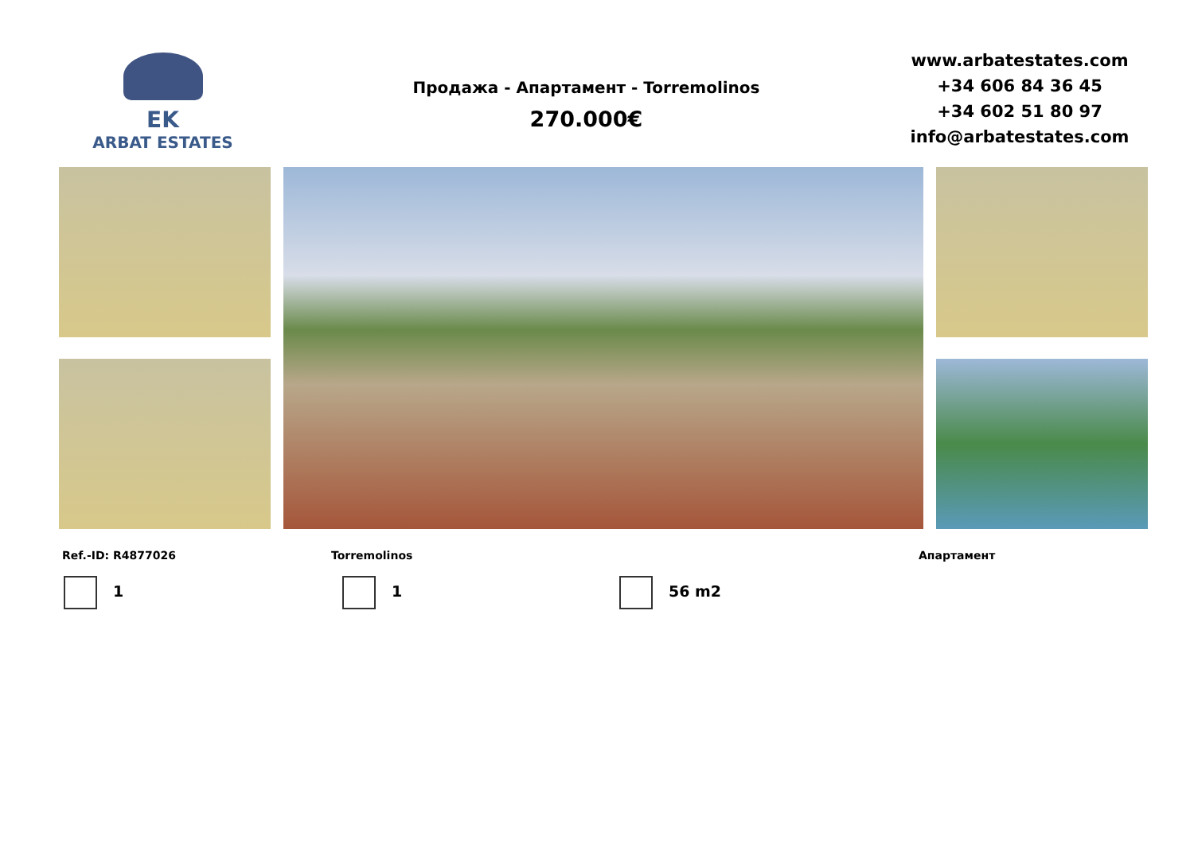EK
ARBAT ESTATES
Продажа - Апартамент - Torremolinos
270.000€
www.arbatestates.com
+34 606 84 36 45
+34 602 51 80 97
info@arbatestates.com
Ref.-ID: R4877026 Torremolinos Апартамент
1 1 56 m2